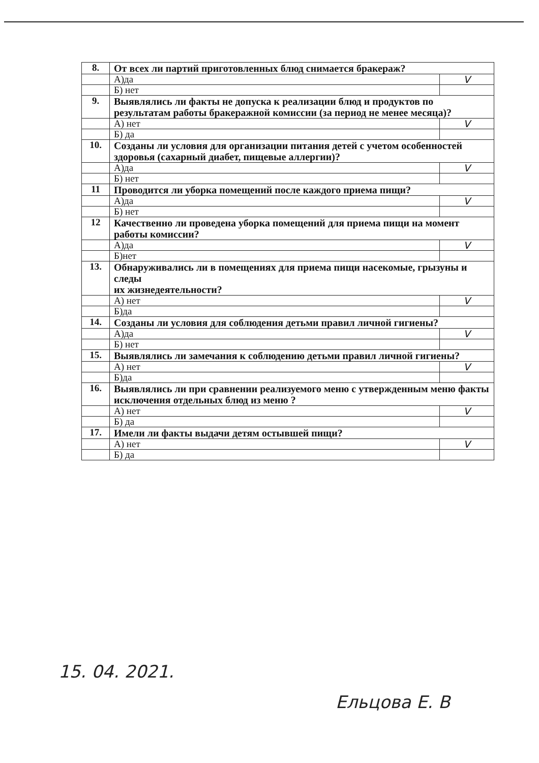| 8. | От всех ли партий приготовленных блюд снимается бракераж? | |
| | А)да | V |
| | Б) нет | |
| 9. | Выявлялись ли факты не допуска к реализации блюд и продуктов по результатам работы бракеражной комиссии (за период не менее месяца)? | |
| | А) нет | V |
| | Б) да | |
| 10. | Созданы ли условия для организации питания детей с учетом особенностей здоровья (сахарный диабет, пищевые аллергии)? | |
| | А)да | V |
| | Б) нет | |
| 11 | Проводится ли уборка помещений после каждого приема пищи? | |
| | А)да | V |
| | Б) нет | |
| 12 | Качественно ли проведена уборка помещений для приема пищи на момент работы комиссии? | |
| | А)да | V |
| | Б)нет | |
| 13. | Обнаруживались ли в помещениях для приема пищи насекомые, грызуны и следы их жизнедеятельности? | |
| | А) нет | V |
| | Б)да | |
| 14. | Созданы ли условия для соблюдения детьми правил личной гигиены? | |
| | А)да | V |
| | Б) нет | |
| 15. | Выявлялись ли замечания к соблюдению детьми правил личной гигиены? | |
| | А) нет | V |
| | Б)да | |
| 16. | Выявлялись ли при сравнении реализуемого меню с утвержденным меню факты исключения отдельных блюд из меню ? | |
| | А) нет | V |
| | Б) да | |
| 17. | Имели ли факты выдачи детям остывшей пищи? | |
| | А) нет | V |
| | Б) да | |
15. 04. 2021.
Ельцова Е. В